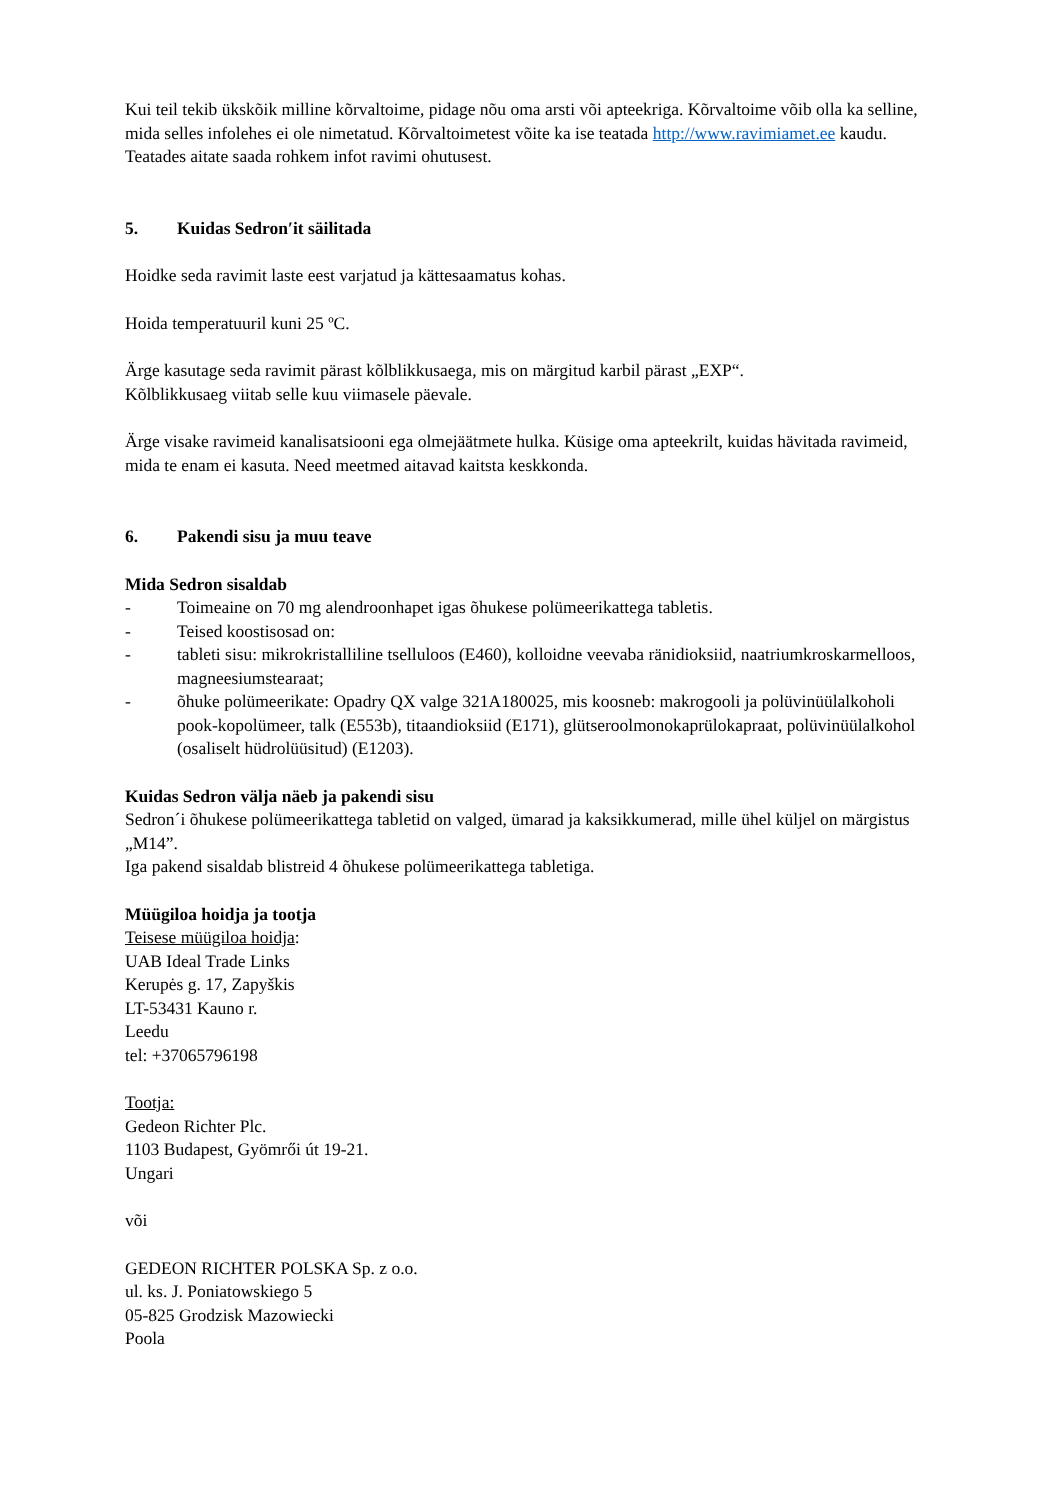Kui teil tekib ükskõik milline kõrvaltoime, pidage nõu oma arsti või apteekriga. Kõrvaltoime võib olla ka selline, mida selles infolehes ei ole nimetatud. Kõrvaltoimetest võite ka ise teatada http://www.ravimiamet.ee kaudu. Teatades aitate saada rohkem infot ravimi ohutusest.
5. Kuidas Sedron′it säilitada
Hoidke seda ravimit laste eest varjatud ja kättesaamatus kohas.
Hoida temperatuuril kuni 25 ºC.
Ärge kasutage seda ravimit pärast kõlblikkusaega, mis on märgitud karbil pärast „EXP“.
Kõlblikkusaeg viitab selle kuu viimasele päevale.
Ärge visake ravimeid kanalisatsiooni ega olmejäätmete hulka. Küsige oma apteekrilt, kuidas hävitada ravimeid, mida te enam ei kasuta. Need meetmed aitavad kaitsta keskkonda.
6. Pakendi sisu ja muu teave
Mida Sedron sisaldab
- Toimeaine on 70 mg alendroonhapet igas õhukese polümeerikattega tabletis.
- Teised koostisosad on:
- tableti sisu: mikrokristalliline tselluloos (E460), kolloidne veevaba ränidioksiid, naatriumkroskarmelloos, magneesiumstearaat;
- õhuke polümeerikate: Opadry QX valge 321A180025, mis koosneb: makrogooli ja polüvinüülalkoholi pook-kopolümeer, talk (E553b), titaandioksiid (E171), glütserool­monokaprülokapraat, polüvinüülalkohol (osaliselt hüdrolüüsitud) (E1203).
Kuidas Sedron välja näeb ja pakendi sisu
Sedron´i õhukese polümeerikattega tabletid on valged, ümarad ja kaksikkumerad, mille ühel küljel on märgistus „M14”.
Iga pakend sisaldab blistreid 4 õhukese polümeerikattega tabletiga.
Müügiloa hoidja ja tootja
Teisese müügiloa hoidja:
UAB Ideal Trade Links
Kerupės g. 17, Zapyškis
LT-53431 Kauno r.
Leedu
tel: +37065796198
Tootja:
Gedeon Richter Plc.
1103 Budapest, Gyömrői út 19-21.
Ungari
või
GEDEON RICHTER POLSKA Sp. z o.o.
ul. ks. J. Poniatowskiego 5
05-825 Grodzisk Mazowiecki
Poola